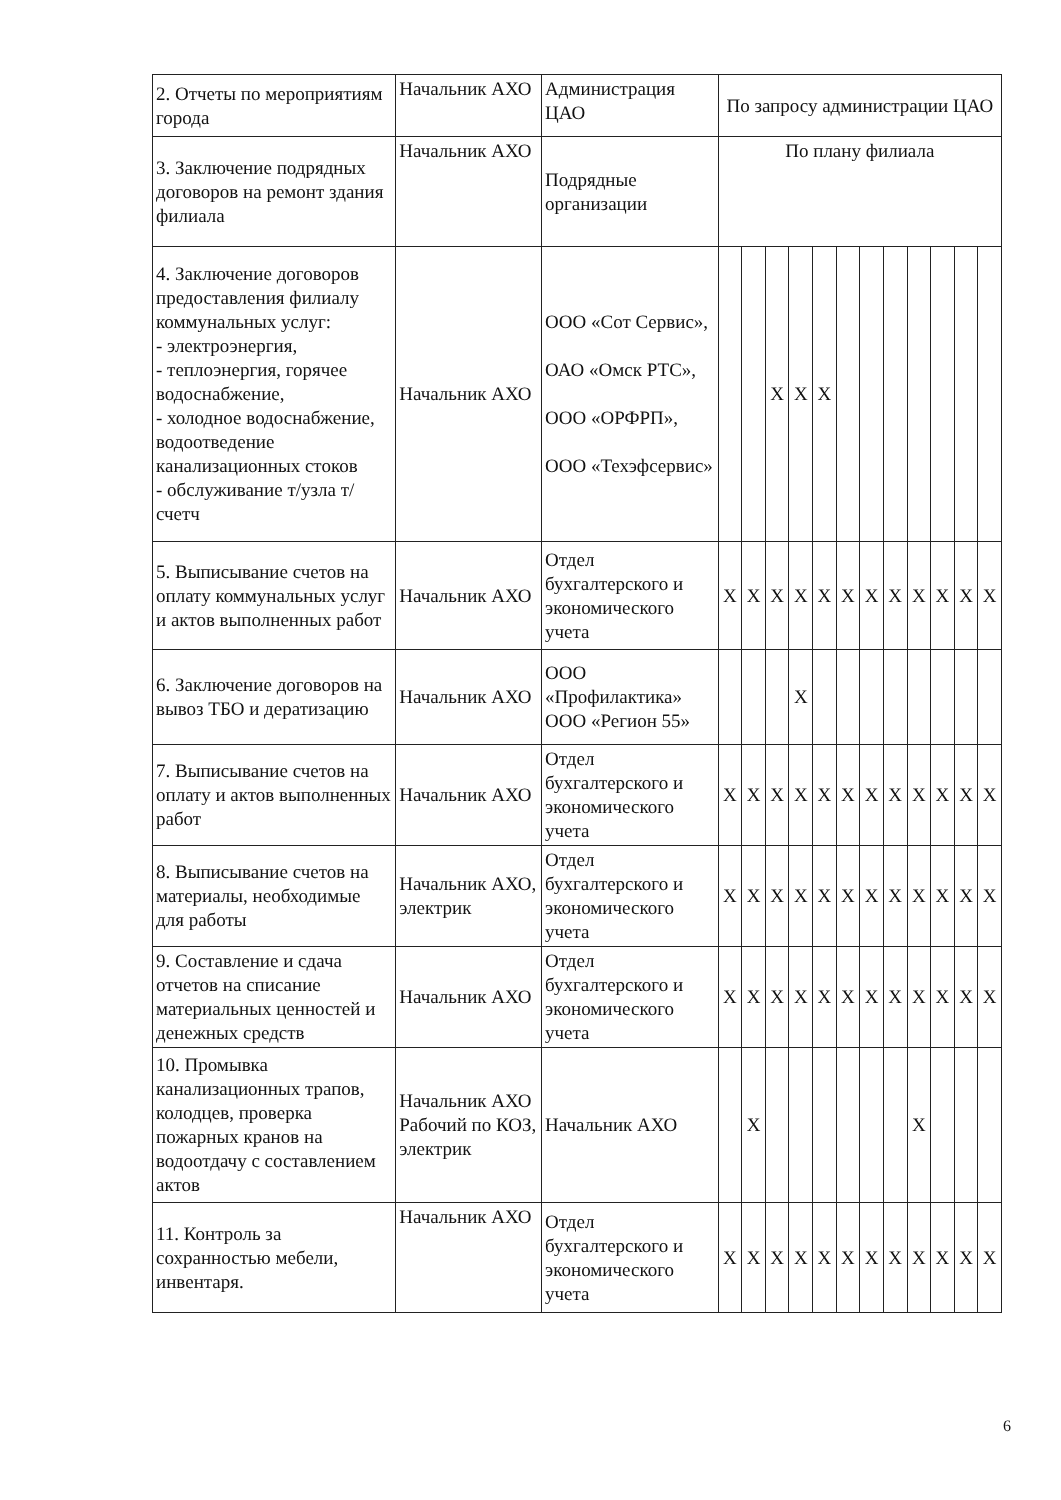| 2. Отчеты по мероприятиям города | Начальник АХО | Администрация ЦАО | По запросу администрации ЦАО | | | | | | | | | | | |
| 3. Заключение подрядных договоров на ремонт здания филиала | Начальник АХО | Подрядные организации | По плану филиала | | | | | | | | | | | |
| 4. Заключение договоров предоставления филиалу коммунальных услуг: - электроэнергия, - теплоэнергия, горячее водоснабжение, - холодное водоснабжение, водоотведение канализационных стоков - обслуживание т/узла т/счетч | Начальник АХО | ООО «Сот Сервис», ОАО «Омск РТС», ООО «ОРФРП», ООО «Техэфсервис» | | | Х | Х | Х | | | | | | | |
| 5. Выписывание счетов на оплату коммунальных услуг и актов выполненных работ | Начальник АХО | Отдел бухгалтерского и экономического учета | Х | Х | Х | Х | Х | Х | Х | Х | Х | Х | Х | Х |
| 6. Заключение договоров на вывоз ТБО и дератизацию | Начальник АХО | ООО «Профилактика» ООО «Регион 55» | | | | Х | | | | | | | | |
| 7. Выписывание счетов на оплату и актов выполненных работ | Начальник АХО | Отдел бухгалтерского и экономического учета | Х | Х | Х | Х | Х | Х | Х | Х | Х | Х | Х | Х |
| 8. Выписывание счетов на материалы, необходимые для работы | Начальник АХО, электрик | Отдел бухгалтерского и экономического учета | Х | Х | Х | Х | Х | Х | Х | Х | Х | Х | Х | Х |
| 9. Составление и сдача отчетов на списание материальных ценностей и денежных средств | Начальник АХО | Отдел бухгалтерского и экономического учета | Х | Х | Х | Х | Х | Х | Х | Х | Х | Х | Х | Х |
| 10. Промывка канализационных трапов, колодцев, проверка пожарных кранов на водоотдачу с составлением актов | Начальник АХО Рабочий по КОЗ, электрик | Начальник АХО | | Х | | | | | | | Х | | | |
| 11. Контроль за сохранностью мебели, инвентаря. | Начальник АХО | Отдел бухгалтерского и экономического учета | Х | Х | Х | Х | Х | Х | Х | Х | Х | Х | Х | Х |
6